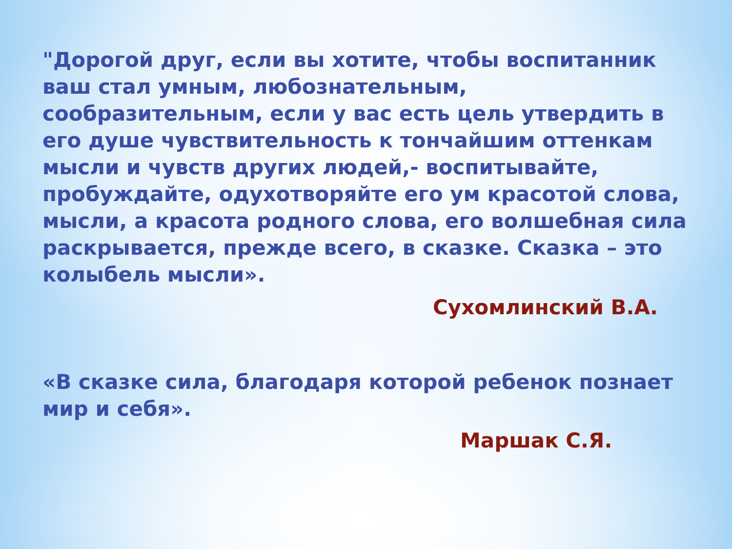"Дорогой друг, если вы хотите, чтобы воспитанник ваш стал умным, любознательным, сообразительным, если у вас есть цель утвердить в его душе чувствительность к тончайшим оттенкам мысли и чувств других людей,- воспитывайте, пробуждайте, одухотворяйте его ум красотой слова, мысли, а красота родного слова, его волшебная сила раскрывается, прежде всего, в сказке. Сказка – это колыбель мысли».
Сухомлинский В.А.
«В сказке сила, благодаря которой ребенок познает мир и себя».
Маршак С.Я.